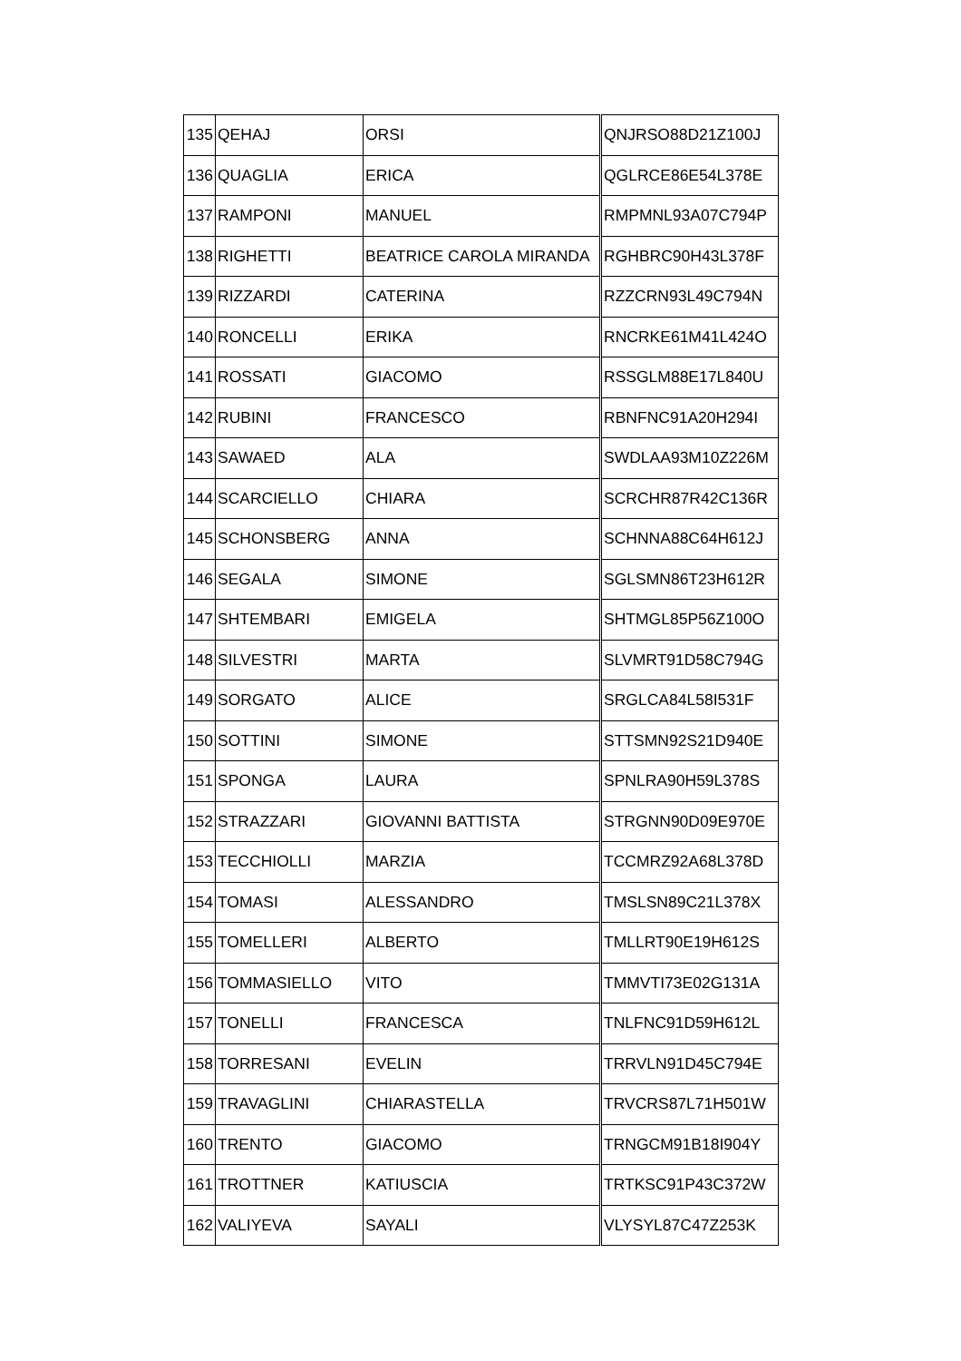| 135 | QEHAJ | ORSI | QNJRSO88D21Z100J |
| 136 | QUAGLIA | ERICA | QGLRCE86E54L378E |
| 137 | RAMPONI | MANUEL | RMPMNL93A07C794P |
| 138 | RIGHETTI | BEATRICE CAROLA MIRANDA | RGHBRC90H43L378F |
| 139 | RIZZARDI | CATERINA | RZZCRN93L49C794N |
| 140 | RONCELLI | ERIKA | RNCRKE61M41L424O |
| 141 | ROSSATI | GIACOMO | RSSGLM88E17L840U |
| 142 | RUBINI | FRANCESCO | RBNFNC91A20H294I |
| 143 | SAWAED | ALA | SWDLAA93M10Z226M |
| 144 | SCARCIELLO | CHIARA | SCRCHR87R42C136R |
| 145 | SCHONSBERG | ANNA | SCHNNA88C64H612J |
| 146 | SEGALA | SIMONE | SGLSMN86T23H612R |
| 147 | SHTEMBARI | EMIGELA | SHTMGL85P56Z100O |
| 148 | SILVESTRI | MARTA | SLVMRT91D58C794G |
| 149 | SORGATO | ALICE | SRGLCA84L58I531F |
| 150 | SOTTINI | SIMONE | STTSMN92S21D940E |
| 151 | SPONGA | LAURA | SPNLRA90H59L378S |
| 152 | STRAZZARI | GIOVANNI BATTISTA | STRGNN90D09E970E |
| 153 | TECCHIOLLI | MARZIA | TCCMRZ92A68L378D |
| 154 | TOMASI | ALESSANDRO | TMSLSN89C21L378X |
| 155 | TOMELLERI | ALBERTO | TMLLRT90E19H612S |
| 156 | TOMMASIELLO | VITO | TMMVTI73E02G131A |
| 157 | TONELLI | FRANCESCA | TNLFNC91D59H612L |
| 158 | TORRESANI | EVELIN | TRRVLN91D45C794E |
| 159 | TRAVAGLINI | CHIARASTELLA | TRVCRS87L71H501W |
| 160 | TRENTO | GIACOMO | TRNGCM91B18I904Y |
| 161 | TROTTNER | KATIUSCIA | TRTKSC91P43C372W |
| 162 | VALIYEVA | SAYALI | VLYSYL87C47Z253K |